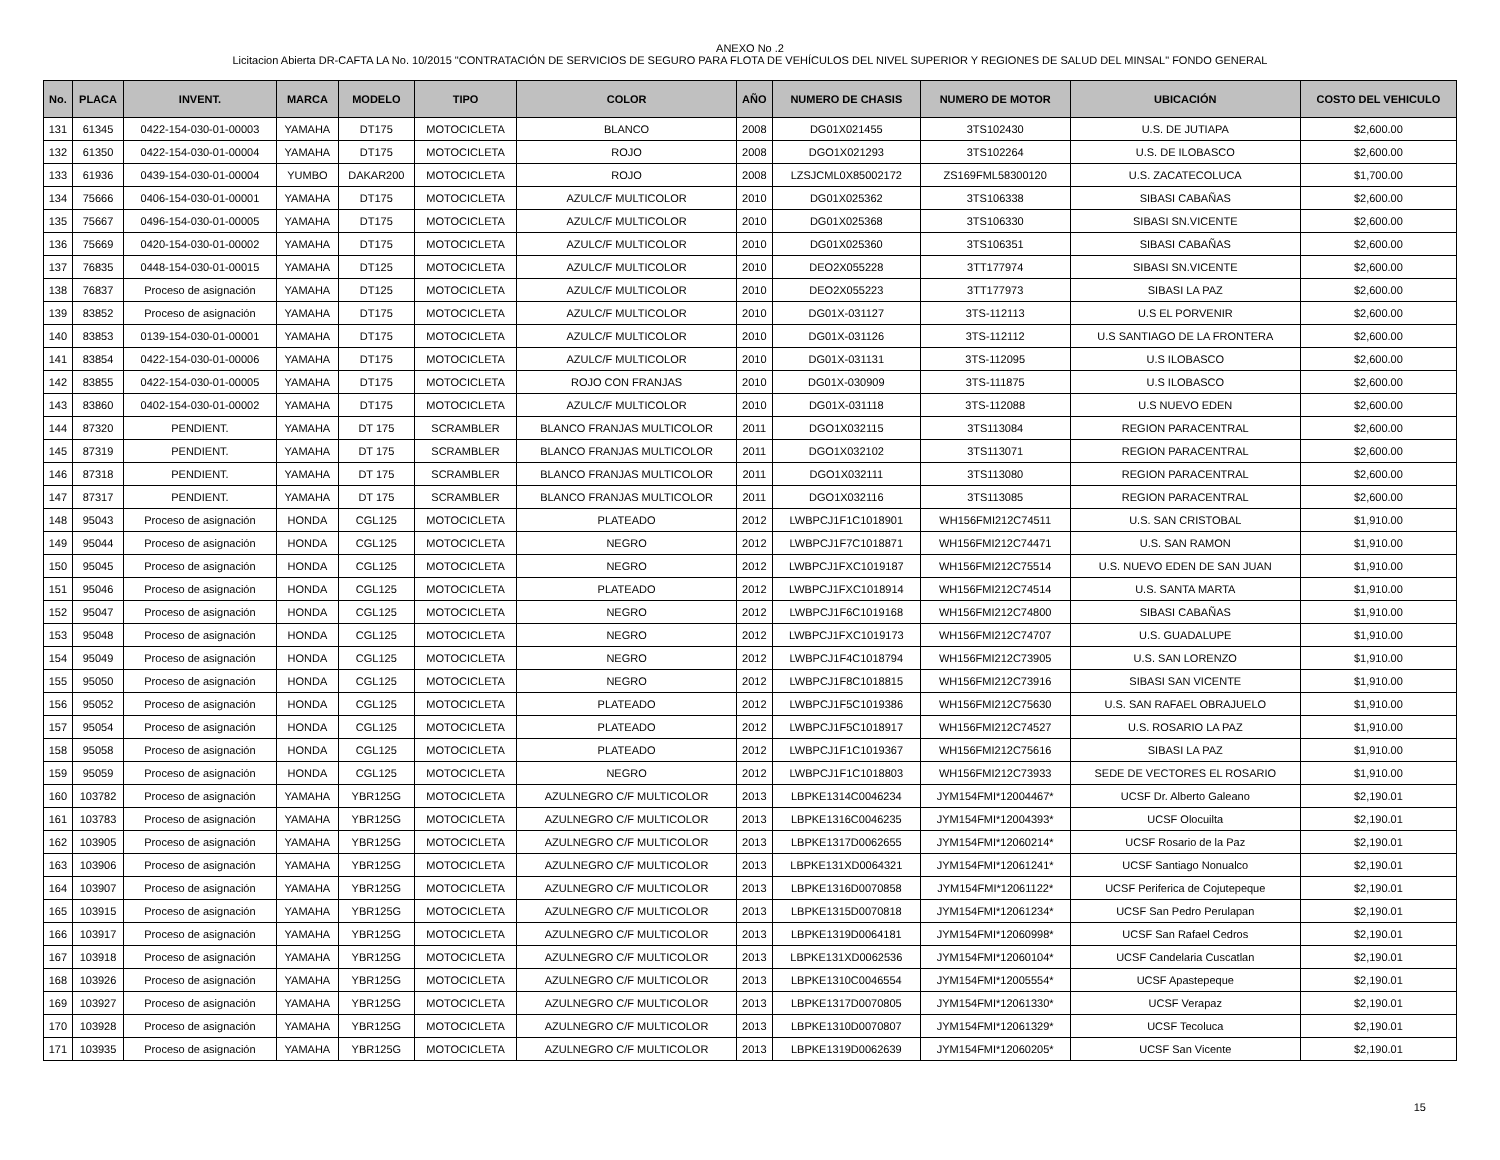ANEXO No .2
Licitacion Abierta DR-CAFTA LA No. 10/2015 "CONTRATACIÓN DE SERVICIOS DE SEGURO PARA FLOTA DE VEHÍCULOS DEL NIVEL SUPERIOR Y REGIONES DE SALUD DEL MINSAL" FONDO GENERAL
| No. | PLACA | INVENT. | MARCA | MODELO | TIPO | COLOR | AÑO | NUMERO DE CHASIS | NUMERO DE MOTOR | UBICACIÓN | COSTO DEL VEHICULO |
| --- | --- | --- | --- | --- | --- | --- | --- | --- | --- | --- | --- |
| 131 | 61345 | 0422-154-030-01-00003 | YAMAHA | DT175 | MOTOCICLETA | BLANCO | 2008 | DG01X021455 | 3TS102430 | U.S. DE JUTIAPA | $2,600.00 |
| 132 | 61350 | 0422-154-030-01-00004 | YAMAHA | DT175 | MOTOCICLETA | ROJO | 2008 | DGO1X021293 | 3TS102264 | U.S. DE ILOBASCO | $2,600.00 |
| 133 | 61936 | 0439-154-030-01-00004 | YUMBO | DAKAR200 | MOTOCICLETA | ROJO | 2008 | LZSJCML0X85002172 | ZS169FML58300120 | U.S. ZACATECOLUCA | $1,700.00 |
| 134 | 75666 | 0406-154-030-01-00001 | YAMAHA | DT175 | MOTOCICLETA | AZULC/F MULTICOLOR | 2010 | DG01X025362 | 3TS106338 | SIBASI CABAÑAS | $2,600.00 |
| 135 | 75667 | 0496-154-030-01-00005 | YAMAHA | DT175 | MOTOCICLETA | AZULC/F MULTICOLOR | 2010 | DG01X025368 | 3TS106330 | SIBASI SN.VICENTE | $2,600.00 |
| 136 | 75669 | 0420-154-030-01-00002 | YAMAHA | DT175 | MOTOCICLETA | AZULC/F MULTICOLOR | 2010 | DG01X025360 | 3TS106351 | SIBASI CABAÑAS | $2,600.00 |
| 137 | 76835 | 0448-154-030-01-00015 | YAMAHA | DT125 | MOTOCICLETA | AZULC/F MULTICOLOR | 2010 | DEO2X055228 | 3TT177974 | SIBASI SN.VICENTE | $2,600.00 |
| 138 | 76837 | Proceso de asignación | YAMAHA | DT125 | MOTOCICLETA | AZULC/F MULTICOLOR | 2010 | DEO2X055223 | 3TT177973 | SIBASI LA PAZ | $2,600.00 |
| 139 | 83852 | Proceso de asignación | YAMAHA | DT175 | MOTOCICLETA | AZULC/F MULTICOLOR | 2010 | DG01X-031127 | 3TS-112113 | U.S EL PORVENIR | $2,600.00 |
| 140 | 83853 | 0139-154-030-01-00001 | YAMAHA | DT175 | MOTOCICLETA | AZULC/F MULTICOLOR | 2010 | DG01X-031126 | 3TS-112112 | U.S SANTIAGO DE LA FRONTERA | $2,600.00 |
| 141 | 83854 | 0422-154-030-01-00006 | YAMAHA | DT175 | MOTOCICLETA | AZULC/F MULTICOLOR | 2010 | DG01X-031131 | 3TS-112095 | U.S ILOBASCO | $2,600.00 |
| 142 | 83855 | 0422-154-030-01-00005 | YAMAHA | DT175 | MOTOCICLETA | ROJO CON FRANJAS | 2010 | DG01X-030909 | 3TS-111875 | U.S ILOBASCO | $2,600.00 |
| 143 | 83860 | 0402-154-030-01-00002 | YAMAHA | DT175 | MOTOCICLETA | AZULC/F MULTICOLOR | 2010 | DG01X-031118 | 3TS-112088 | U.S NUEVO EDEN | $2,600.00 |
| 144 | 87320 | PENDIENT. | YAMAHA | DT 175 | SCRAMBLER | BLANCO FRANJAS MULTICOLOR | 2011 | DGO1X032115 | 3TS113084 | REGION PARACENTRAL | $2,600.00 |
| 145 | 87319 | PENDIENT. | YAMAHA | DT 175 | SCRAMBLER | BLANCO FRANJAS MULTICOLOR | 2011 | DGO1X032102 | 3TS113071 | REGION PARACENTRAL | $2,600.00 |
| 146 | 87318 | PENDIENT. | YAMAHA | DT 175 | SCRAMBLER | BLANCO FRANJAS MULTICOLOR | 2011 | DGO1X032111 | 3TS113080 | REGION PARACENTRAL | $2,600.00 |
| 147 | 87317 | PENDIENT. | YAMAHA | DT 175 | SCRAMBLER | BLANCO FRANJAS MULTICOLOR | 2011 | DGO1X032116 | 3TS113085 | REGION PARACENTRAL | $2,600.00 |
| 148 | 95043 | Proceso de asignación | HONDA | CGL125 | MOTOCICLETA | PLATEADO | 2012 | LWBPCJ1F1C1018901 | WH156FMI212C74511 | U.S. SAN CRISTOBAL | $1,910.00 |
| 149 | 95044 | Proceso de asignación | HONDA | CGL125 | MOTOCICLETA | NEGRO | 2012 | LWBPCJ1F7C1018871 | WH156FMI212C74471 | U.S. SAN RAMON | $1,910.00 |
| 150 | 95045 | Proceso de asignación | HONDA | CGL125 | MOTOCICLETA | NEGRO | 2012 | LWBPCJ1FXC1019187 | WH156FMI212C75514 | U.S. NUEVO EDEN DE SAN JUAN | $1,910.00 |
| 151 | 95046 | Proceso de asignación | HONDA | CGL125 | MOTOCICLETA | PLATEADO | 2012 | LWBPCJ1FXC1018914 | WH156FMI212C74514 | U.S. SANTA MARTA | $1,910.00 |
| 152 | 95047 | Proceso de asignación | HONDA | CGL125 | MOTOCICLETA | NEGRO | 2012 | LWBPCJ1F6C1019168 | WH156FMI212C74800 | SIBASI CABAÑAS | $1,910.00 |
| 153 | 95048 | Proceso de asignación | HONDA | CGL125 | MOTOCICLETA | NEGRO | 2012 | LWBPCJ1FXC1019173 | WH156FMI212C74707 | U.S. GUADALUPE | $1,910.00 |
| 154 | 95049 | Proceso de asignación | HONDA | CGL125 | MOTOCICLETA | NEGRO | 2012 | LWBPCJ1F4C1018794 | WH156FMI212C73905 | U.S. SAN LORENZO | $1,910.00 |
| 155 | 95050 | Proceso de asignación | HONDA | CGL125 | MOTOCICLETA | NEGRO | 2012 | LWBPCJ1F8C1018815 | WH156FMI212C73916 | SIBASI SAN VICENTE | $1,910.00 |
| 156 | 95052 | Proceso de asignación | HONDA | CGL125 | MOTOCICLETA | PLATEADO | 2012 | LWBPCJ1F5C1019386 | WH156FMI212C75630 | U.S. SAN RAFAEL OBRAJUELO | $1,910.00 |
| 157 | 95054 | Proceso de asignación | HONDA | CGL125 | MOTOCICLETA | PLATEADO | 2012 | LWBPCJ1F5C1018917 | WH156FMI212C74527 | U.S. ROSARIO LA PAZ | $1,910.00 |
| 158 | 95058 | Proceso de asignación | HONDA | CGL125 | MOTOCICLETA | PLATEADO | 2012 | LWBPCJ1F1C1019367 | WH156FMI212C75616 | SIBASI LA PAZ | $1,910.00 |
| 159 | 95059 | Proceso de asignación | HONDA | CGL125 | MOTOCICLETA | NEGRO | 2012 | LWBPCJ1F1C1018803 | WH156FMI212C73933 | SEDE DE VECTORES EL ROSARIO | $1,910.00 |
| 160 | 103782 | Proceso de asignación | YAMAHA | YBR125G | MOTOCICLETA | AZULNEGRO C/F MULTICOLOR | 2013 | LBPKE1314C0046234 | JYM154FMI*12004467* | UCSF Dr. Alberto Galeano | $2,190.01 |
| 161 | 103783 | Proceso de asignación | YAMAHA | YBR125G | MOTOCICLETA | AZULNEGRO C/F MULTICOLOR | 2013 | LBPKE1316C0046235 | JYM154FMI*12004393* | UCSF Olocuilta | $2,190.01 |
| 162 | 103905 | Proceso de asignación | YAMAHA | YBR125G | MOTOCICLETA | AZULNEGRO C/F MULTICOLOR | 2013 | LBPKE1317D0062655 | JYM154FMI*12060214* | UCSF Rosario de la Paz | $2,190.01 |
| 163 | 103906 | Proceso de asignación | YAMAHA | YBR125G | MOTOCICLETA | AZULNEGRO C/F MULTICOLOR | 2013 | LBPKE131XD0064321 | JYM154FMI*12061241* | UCSF Santiago Nonualco | $2,190.01 |
| 164 | 103907 | Proceso de asignación | YAMAHA | YBR125G | MOTOCICLETA | AZULNEGRO C/F MULTICOLOR | 2013 | LBPKE1316D0070858 | JYM154FMI*12061122* | UCSF Periferica de Cojutepeque | $2,190.01 |
| 165 | 103915 | Proceso de asignación | YAMAHA | YBR125G | MOTOCICLETA | AZULNEGRO C/F MULTICOLOR | 2013 | LBPKE1315D0070818 | JYM154FMI*12061234* | UCSF San Pedro Perulapan | $2,190.01 |
| 166 | 103917 | Proceso de asignación | YAMAHA | YBR125G | MOTOCICLETA | AZULNEGRO C/F MULTICOLOR | 2013 | LBPKE1319D0064181 | JYM154FMI*12060998* | UCSF San Rafael Cedros | $2,190.01 |
| 167 | 103918 | Proceso de asignación | YAMAHA | YBR125G | MOTOCICLETA | AZULNEGRO C/F MULTICOLOR | 2013 | LBPKE131XD0062536 | JYM154FMI*12060104* | UCSF Candelaria Cuscatlan | $2,190.01 |
| 168 | 103926 | Proceso de asignación | YAMAHA | YBR125G | MOTOCICLETA | AZULNEGRO C/F MULTICOLOR | 2013 | LBPKE1310C0046554 | JYM154FMI*12005554* | UCSF Apastepeque | $2,190.01 |
| 169 | 103927 | Proceso de asignación | YAMAHA | YBR125G | MOTOCICLETA | AZULNEGRO C/F MULTICOLOR | 2013 | LBPKE1317D0070805 | JYM154FMI*12061330* | UCSF Verapaz | $2,190.01 |
| 170 | 103928 | Proceso de asignación | YAMAHA | YBR125G | MOTOCICLETA | AZULNEGRO C/F MULTICOLOR | 2013 | LBPKE1310D0070807 | JYM154FMI*12061329* | UCSF Tecoluca | $2,190.01 |
| 171 | 103935 | Proceso de asignación | YAMAHA | YBR125G | MOTOCICLETA | AZULNEGRO C/F MULTICOLOR | 2013 | LBPKE1319D0062639 | JYM154FMI*12060205* | UCSF San Vicente | $2,190.01 |
15